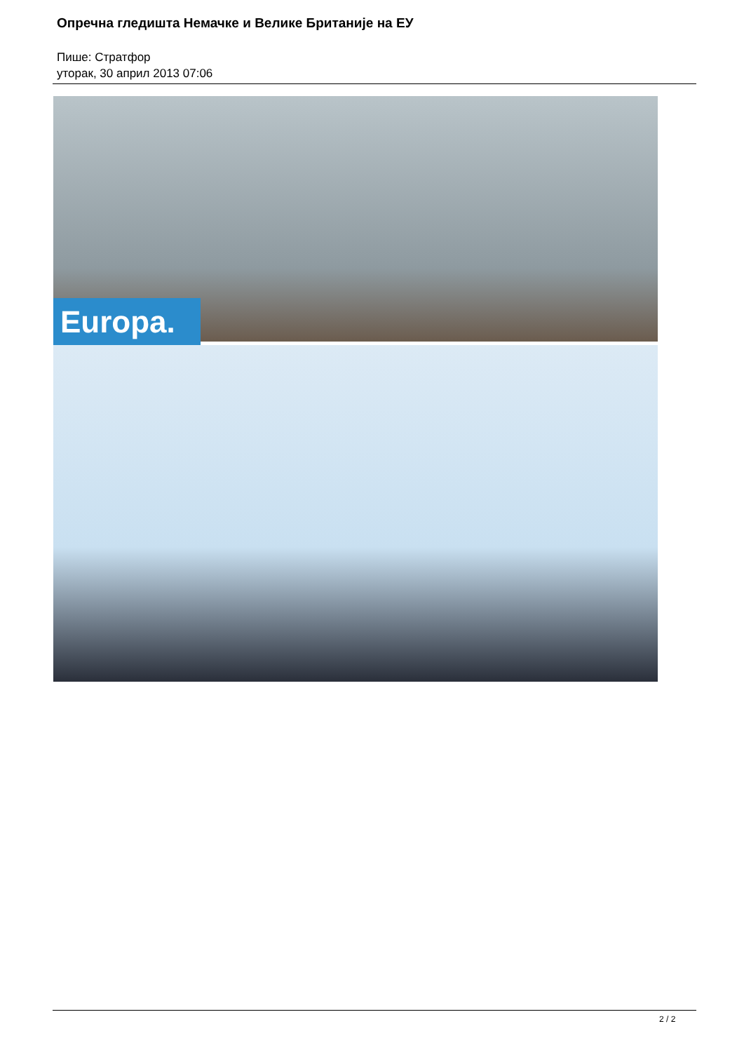Опречна гледишта Немачке и Велике Британије на ЕУ
Пише: Стратфор
уторак, 30 април 2013 07:06
Europa.
2 / 2